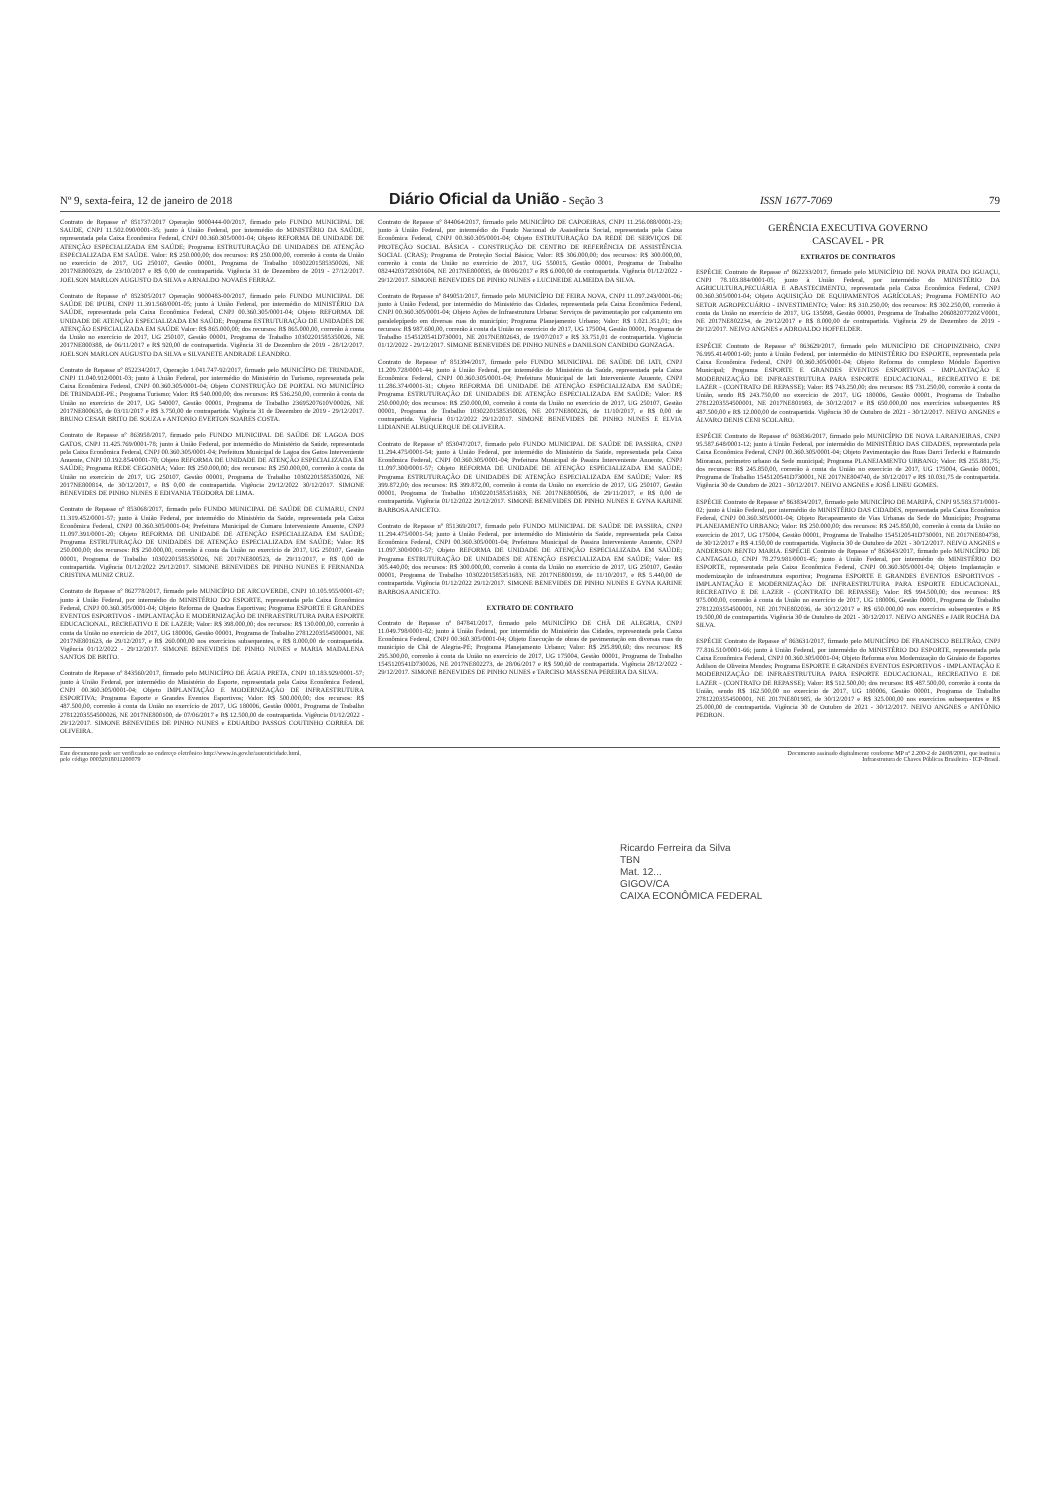Nº 9, sexta-feira, 12 de janeiro de 2018 Diário Oficial da União - Seção 3 ISSN 1677-7069 79
Contrato de Repasse nº 851737/2017 Operação 9000444-00/2017, firmado pelo FUNDO MUNICIPAL DE SAUDE, CNPJ 11.502.090/0001-35; junto à União Federal, por intermédio do MINISTÉRIO DA SAÚDE, representada pela Caixa Econômica Federal, CNPJ 00.360.305/0001-04; Objeto REFORMA DE UNIDADE DE ATENÇÃO ESPECIALIZADA EM SAÚDE; Programa ESTRUTURAÇÃO DE UNIDADES DE ATENÇÃO ESPECIALIZADA EM SAÚDE. Valor: R$ 250.000,00; dos recursos: R$ 250.000,00, correrão à conta da União no exercício de 2017, UG 250107, Gestão 00001, Programa de Trabalho 10302201585350026, NE 2017NE800329, de 23/10/2017 e R$ 0,00 de contrapartida. Vigência 31 de Dezembro de 2019 - 27/12/2017. JOELSON MARLON AUGUSTO DA SILVA e ARNALDO NOVAES FERRAZ.
Contrato de Repasse nº 852305/2017 Operação 9000483-00/2017, firmado pelo FUNDO MUNICIPAL DE SAÚDE DE IPUBI, CNPJ 11.391.568/0001-05; junto à União Federal, por intermédio do MINISTÉRIO DA SAÚDE, representada pela Caixa Econômica Federal, CNPJ 00.360.305/0001-04; Objeto REFORMA DE UNIDADE DE ATENÇÃO ESPECIALIZADA EM SAÚDE; Programa ESTRUTURAÇÃO DE UNIDADES DE ATENÇÃO ESPECIALIZADA EM SAÚDE Valor: R$ 865.000,00; dos recursos: R$ 865.000,00, correrão à conta da União no exercício de 2017, UG 250107, Gestão 00001, Programa de Trabalho 10302201585350026, NE 2017NE800388, de 06/11/2017 e R$ 920,00 de contrapartida. Vigência 31 de Dezembro de 2019 - 28/12/2017. JOELSON MARLON AUGUSTO DA SILVA e SILVANETE ANDRADE LEANDRO.
Contrato de Repasse nº 852234/2017, Operação 1.041.747-92/2017, firmado pelo MUNICÍPIO DE TRINDADE, CNPJ 11.040.912/0001-03; junto à União Federal, por intermédio do Ministério do Turismo, representada pela Caixa Econômica Federal, CNPJ 00.360.305/0001-04; Objeto CONSTRUÇÃO DE PORTAL NO MUNICÍPIO DE TRINDADE-PE.; Programa Turismo; Valor: R$ 540.000,00; dos recursos: R$ 536.250,00, correrão à conta da União no exercício de 2017, UG 540007, Gestão 00001, Programa de Trabalho 23695207610V00026, NE 2017NE800635, de 03/11/2017 e R$ 3.750,00 de contrapartida. Vigência 31 de Dezembro de 2019 - 29/12/2017. BRUNO CESAR BRITO DE SOUZA e ANTONIO EVERTON SOARES COSTA.
Contrato de Repasse nº 863958/2017, firmado pelo FUNDO MUNICIPAL DE SAÚDE DE LAGOA DOS GATOS, CNPJ 11.425.769/0001-78; junto à União Federal, por intermédio do Ministério da Saúde, representada pela Caixa Econômica Federal, CNPJ 00.360.305/0001-04; Prefeitura Municipal de Lagoa dos Gatos Interveniente Anuente, CNPJ 10.192.854/0001-70; Objeto REFORMA DE UNIDADE DE ATENÇÃO ESPECIALIZADA EM SAÚDE; Programa REDE CEGONHA; Valor: R$ 250.000,00; dos recursos: R$ 250.000,00, correrão à conta da União no exercício de 2017, UG 250107, Gestão 00001, Programa de Trabalho 10302201585350026, NE 2017NE800814, de 30/12/2017, e R$ 0,00 de contrapartida. Vigência 29/12/2022 30/12/2017. SIMONE BENEVIDES DE PINHO NUNES E EDIVANIA TEODORA DE LIMA.
Contrato de Repasse nº 853068/2017, firmado pelo FUNDO MUNICIPAL DE SAÚDE DE CUMARU, CNPJ 11.319.452/0001-57; junto à União Federal, por intermédio do Ministério da Saúde, representada pela Caixa Econômica Federal, CNPJ 00.360.305/0001-04; Prefeitura Municipal de Cumaru Interveniente Anuente, CNPJ 11.097.391/0001-20; Objeto REFORMA DE UNIDADE DE ATENÇÃO ESPECIALIZADA EM SAÚDE; Programa ESTRUTURAÇÃO DE UNIDADES DE ATENÇÃO ESPECIALIZADA EM SAÚDE; Valor: R$ 250.000,00; dos recursos: R$ 250.000,00, correrão à conta da União no exercício de 2017, UG 250107, Gestão 00001, Programa de Trabalho 10302201585350026, NE 2017NE800523, de 29/11/2017, e R$ 0,00 de contrapartida. Vigência 01/12/2022 29/12/2017. SIMONE BENEVIDES DE PINHO NUNES E FERNANDA CRISTINA MUNIZ CRUZ.
Contrato de Repasse nº 862778/2017, firmado pelo MUNICÍPIO DE ARCOVERDE, CNPJ 10.105.955/0001-67; junto à União Federal, por intermédio do MINISTÉRIO DO ESPORTE, representada pela Caixa Econômica Federal, CNPJ 00.360.305/0001-04; Objeto Reforma de Quadras Esportivas; Programa ESPORTE E GRANDES EVENTOS ESPORTIVOS - IMPLANTAÇÃO E MODERNIZAÇÃO DE INFRAESTRUTURA PARA ESPORTE EDUCACIONAL, RECREATIVO E DE LAZER; Valor: R$ 398.000,00; dos recursos: R$ 130.000,00, correrão à conta da União no exercício de 2017, UG 180006, Gestão 00001, Programa de Trabalho 27812203554500001, NE 2017NE801623, de 29/12/2017, e R$ 260.000,00 nos exercícios subsequentes, e R$ 8.000,00 de contrapartida. Vigência 01/12/2022 - 29/12/2017. SIMONE BENEVIDES DE PINHO NUNES e MARIA MADALENA SANTOS DE BRITO.
Contrato de Repasse nº 843560/2017, firmado pelo MUNICÍPIO DE ÁGUA PRETA, CNPJ 10.183.929/0001-57; junto à União Federal, por intermédio do Ministério do Esporte, representada pela Caixa Econômica Federal, CNPJ 00.360.305/0001-04; Objeto IMPLANTAÇÃO E MODERNIZAÇÃO DE INFRAESTRUTURA ESPORTIVA; Programa Esporte e Grandes Eventos Esportivos; Valor: R$ 500.000,00; dos recursos: R$ 487.500,00, correrão à conta da União no exercício de 2017, UG 180006, Gestão 00001, Programa de Trabalho 27812203554500026, NE 2017NE800100, de 07/06/2017 e R$ 12.500,00 de contrapartida. Vigência 01/12/2022 - 29/12/2017. SIMONE BENEVIDES DE PINHO NUNES e EDUARDO PASSOS COUTINHO CORREA DE OLIVEIRA.
Contrato de Repasse nº 844064/2017, firmado pelo MUNICÍPIO DE CAPOEIRAS, CNPJ 11.256.088/0001-23; junto à União Federal, por intermédio do Fundo Nacional de Assistência Social, representada pela Caixa Econômica Federal, CNPJ 00.360.305/0001-04; Objeto ESTRUTURAÇÃO DA REDE DE SERVIÇOS DE PROTEÇÃO SOCIAL BÁSICA - CONSTRUÇÃO DE CENTRO DE REFERÊNCIA DE ASSISTÊNCIA SOCIAL (CRAS); Programa de Proteção Social Básica; Valor: R$ 306.000,00; dos recursos: R$ 300.000,00, correrão à conta da União no exercício de 2017, UG 550015, Gestão 00001, Programa de Trabalho 08244203728301604, NE 2017NE800035, de 08/06/2017 e R$ 6.000,00 de contrapartida. Vigência 01/12/2022 - 29/12/2017. SIMONE BENEVIDES DE PINHO NUNES e LUCINEIDE ALMEIDA DA SILVA.
Contrato de Repasse nº 849051/2017, firmado pelo MUNICÍPIO DE FEIRA NOVA, CNPJ 11.097.243/0001-06; junto à União Federal, por intermédio do Ministério das Cidades, representada pela Caixa Econômica Federal, CNPJ 00.360.305/0001-04; Objeto Ações de Infraestrutura Urbana: Serviços de pavimentação por calçamento em paralelepípedo em diversas ruas do município; Programa Planejamento Urbano; Valor: R$ 1.021.351,01; dos recursos: R$ 987.600,00, correrão à conta da União no exercício de 2017, UG 175004, Gestão 00001, Programa de Trabalho 1545120541D730001, NE 2017NE802643, de 19/07/2017 e R$ 33.751,01 de contrapartida. Vigência 01/12/2022 - 29/12/2017. SIMONE BENEVIDES DE PINHO NUNES e DANILSON CANDIDO GONZAGA.
Contrato de Repasse nº 851394/2017, firmado pelo FUNDO MUNICIPAL DE SAÚDE DE IATI, CNPJ 11.209.728/0001-44; junto à União Federal, por intermédio do Ministério da Saúde, representada pela Caixa Econômica Federal, CNPJ 00.360.305/0001-04; Prefeitura Municipal de Iati Interveniente Anuente, CNPJ 11.286.374/0001-31; Objeto REFORMA DE UNIDADE DE ATENÇÃO ESPECIALIZADA EM SAÚDE; Programa ESTRUTURAÇÃO DE UNIDADES DE ATENÇÃO ESPECIALIZADA EM SAÚDE; Valor: R$ 250.000,00; dos recursos: R$ 250.000,00, correrão à conta da União no exercício de 2017, UG 250107, Gestão 00001, Programa de Trabalho 10302201585350026, NE 2017NE800226, de 11/10/2017, e R$ 0,00 de contrapartida. Vigência 01/12/2022 29/12/2017. SIMONE BENEVIDES DE PINHO NUNES E ELVIA LIDIANNE ALBUQUERQUE DE OLIVEIRA.
Contrato de Repasse nº 853047/2017, firmado pelo FUNDO MUNICIPAL DE SAÚDE DE PASSIRA, CNPJ 11.294.475/0001-54; junto à União Federal, por intermédio do Ministério da Saúde, representada pela Caixa Econômica Federal, CNPJ 00.360.305/0001-04; Prefeitura Municipal de Passira Interveniente Anuente, CNPJ 11.097.300/0001-57; Objeto REFORMA DE UNIDADE DE ATENÇÃO ESPECIALIZADA EM SAÚDE; Programa ESTRUTURAÇÃO DE UNIDADES DE ATENÇÃO ESPECIALIZADA EM SAÚDE; Valor: R$ 399.872,00; dos recursos: R$ 399.872,00, correrão à conta da União no exercício de 2017, UG 250107, Gestão 00001, Programa de Trabalho 10302201585351683, NE 2017NE800506, de 29/11/2017, e R$ 0,00 de contrapartida. Vigência 01/12/2022 29/12/2017. SIMONE BENEVIDES DE PINHO NUNES E GYNA KARINE BARBOSA ANICETO.
Contrato de Repasse nº 851369/2017, firmado pelo FUNDO MUNICIPAL DE SAÚDE DE PASSIRA, CNPJ 11.294.475/0001-54; junto à União Federal, por intermédio do Ministério da Saúde, representada pela Caixa Econômica Federal, CNPJ 00.360.305/0001-04; Prefeitura Municipal de Passira Interveniente Anuente, CNPJ 11.097.300/0001-57; Objeto REFORMA DE UNIDADE DE ATENÇÃO ESPECIALIZADA EM SAÚDE; Programa ESTRUTURAÇÃO DE UNIDADES DE ATENÇÃO ESPECIALIZADA EM SAÚDE; Valor: R$ 305.440,00; dos recursos: R$ 300.000,00, correrão à conta da União no exercício de 2017, UG 250107, Gestão 00001, Programa de Trabalho 10302201585351683, NE 2017NE800199, de 11/10/2017, e R$ 5.440,00 de contrapartida. Vigência 01/12/2022 29/12/2017. SIMONE BENEVIDES DE PINHO NUNES E GYNA KARINE BARBOSA ANICETO.
EXTRATO DE CONTRATO
Contrato de Repasse nº 847841/2017, firmado pelo MUNICÍPIO DE CHÃ DE ALEGRIA, CNPJ 11.049.798/0001-82; junto à União Federal, por intermédio do Ministério das Cidades, representada pela Caixa Econômica Federal, CNPJ 00.360.305/0001-04; Objeto Execução de obras de pavimentação em diversas ruas do município de Chã de Alegria-PE; Programa Planejamento Urbano; Valor: R$ 295.890,60; dos recursos: R$ 295.300,00, correrão à conta da União no exercício de 2017, UG 175004, Gestão 00001, Programa de Trabalho 1545120541D730026, NE 2017NE802273, de 28/06/2017 e R$ 590,60 de contrapartida. Vigência 28/12/2022 - 29/12/2017. SIMONE BENEVIDES DE PINHO NUNES e TARCISO MASSENA PEREIRA DA SILVA.
GERÊNCIA EXECUTIVA GOVERNO
CASCAVEL - PR
EXTRATOS DE CONTRATOS
ESPÉCIE Contrato de Repasse nº 862233/2017, firmado pelo MUNICÍPIO DE NOVA PRATA DO IGUAÇU, CNPJ 78.103.884/0001-05; junto à União Federal, por intermédio do MINISTÉRIO DA AGRICULTURA,PECUÁRIA E ABASTECIMENTO, representada pela Caixa Econômica Federal, CNPJ 00.360.305/0001-04; Objeto AQUISIÇÃO DE EQUIPAMENTOS AGRÍCOLAS; Programa FOMENTO AO SETOR AGROPECUÁRIO - INVESTIMENTO; Valor: R$ 310.250,00; dos recursos: R$ 302.250,00, correrão à conta da União no exercício de 2017, UG 135098, Gestão 00001, Programa de Trabalho 20608207720ZV0001, NE 2017NE802234, de 29/12/2017 e R$ 8.000,00 de contrapartida. Vigência 29 de Dezembro de 2019 - 29/12/2017. NEIVO ANGNES e ADROALDO HOFFELDER.
ESPÉCIE Contrato de Repasse nº 863629/2017, firmado pelo MUNICÍPIO DE CHOPINZINHO, CNPJ 76.995.414/0001-60; junto à União Federal, por intermédio do MINISTÉRIO DO ESPORTE, representada pela Caixa Econômica Federal, CNPJ 00.360.305/0001-04; Objeto Reforma do complexo Módulo Esportivo Municipal; Programa ESPORTE E GRANDES EVENTOS ESPORTIVOS - IMPLANTAÇÃO E MODERNIZAÇÃO DE INFRAESTRUTURA PARA ESPORTE EDUCACIONAL, RECREATIVO E DE LAZER - (CONTRATO DE REPASSE); Valor: R$ 743.250,00; dos recursos: R$ 731.250,00, correrão à conta da União, sendo R$ 243.750,00 no exercício de 2017, UG 180006, Gestão 00001, Programa de Trabalho 27812203554500001, NE 2017NE801983, de 30/12/2017 e R$ 650.000,00 nos exercícios subsequentes R$ 487.500,00 e R$ 12.000,00 de contrapartida. Vigência 30 de Outubro de 2021 - 30/12/2017. NEIVO ANGNES e ÁLVARO DENIS CENI SCOLARO.
ESPÉCIE Contrato de Repasse nº 863836/2017, firmado pelo MUNICÍPIO DE NOVA LARANJEIRAS, CNPJ 95.587.648/0001-12; junto à União Federal, por intermédio do MINISTÉRIO DAS CIDADES, representada pela Caixa Econômica Federal, CNPJ 00.360.305/0001-04; Objeto Pavimentação das Ruas Darci Terlecki e Raimundo Mioranza, perímetro urbano da Sede municipal; Programa PLANEJAMENTO URBANO; Valor: R$ 255.881,75; dos recursos: R$ 245.850,00, correrão à conta da União no exercício de 2017, UG 175004, Gestão 00001, Programa de Trabalho 1545120541D730001, NE 2017NE804740, de 30/12/2017 e R$ 10.031,75 de contrapartida. Vigência 30 de Outubro de 2021 - 30/12/2017. NEIVO ANGNES e JOSÉ LINEU GOMES.
ESPÉCIE Contrato de Repasse nº 863834/2017, firmado pelo MUNICÍPIO DE MARIPÁ, CNPJ 95.583.571/0001-02; junto à União Federal, por intermédio do MINISTÉRIO DAS CIDADES, representada pela Caixa Econômica Federal, CNPJ 00.360.305/0001-04; Objeto Recapeamento de Vias Urbanas da Sede do Município; Programa PLANEJAMENTO URBANO; Valor: R$ 250.000,00; dos recursos: R$ 245.850,00, correrão à conta da União no exercício de 2017, UG 175004, Gestão 00001, Programa de Trabalho 1545120541D730001, NE 2017NE804738, de 30/12/2017 e R$ 4.150,00 de contrapartida. Vigência 30 de Outubro de 2021 - 30/12/2017. NEIVO ANGNES e ANDERSON BENTO MARIA. ESPÉCIE Contrato de Repasse nº 863643/2017, firmado pelo MUNICÍPIO DE CANTAGALO, CNPJ 78.279.981/0001-45; junto à União Federal, por intermédio do MINISTÉRIO DO ESPORTE, representada pela Caixa Econômica Federal, CNPJ 00.360.305/0001-04; Objeto Implantação e modernização de infraestrutura esportiva; Programa ESPORTE E GRANDES EVENTOS ESPORTIVOS - IMPLANTAÇÃO E MODERNIZAÇÃO DE INFRAESTRUTURA PARA ESPORTE EDUCACIONAL, RECREATIVO E DE LAZER - (CONTRATO DE REPASSE); Valor: R$ 994.500,00; dos recursos: R$ 975.000,00, correrão à conta da União no exercício de 2017, UG 180006, Gestão 00001, Programa de Trabalho 27812203554500001, NE 2017NE802036, de 30/12/2017 e R$ 650.000,00 nos exercícios subsequentes e R$ 19.500,00 de contrapartida. Vigência 30 de Outubro de 2021 - 30/12/2017. NEIVO ANGNES e JAIR ROCHA DA SILVA.
ESPÉCIE Contrato de Repasse nº 863631/2017, firmado pelo MUNICÍPIO DE FRANCISCO BELTRÃO, CNPJ 77.816.510/0001-66; junto à União Federal, por intermédio do MINISTÉRIO DO ESPORTE, representada pela Caixa Econômica Federal, CNPJ 00.360.305/0001-04; Objeto Reforma e/ou Modernização do Ginásio de Esportes Adilson de Oliveira Mendes; Programa ESPORTE E GRANDES EVENTOS ESPORTIVOS - IMPLANTAÇÃO E MODERNIZAÇÃO DE INFRAESTRUTURA PARA ESPORTE EDUCACIONAL, RECREATIVO E DE LAZER - (CONTRATO DE REPASSE); Valor: R$ 512.500,00; dos recursos: R$ 487.500,00, correrão à conta da União, sendo R$ 162.500,00 no exercício de 2017, UG 180006, Gestão 00001, Programa de Trabalho 27812203554500001, NE 2017NE801985, de 30/12/2017 e R$ 325.000,00 nos exercícios subsequentes e R$ 25.000,00 de contrapartida. Vigência 30 de Outubro de 2021 - 30/12/2017. NEIVO ANGNES e ANTÔNIO PEDRON.
Este documento pode ser verificado no endereço eletrônico http://www.in.gov.br/autenticidade.html,
pelo código 00032018011200079 Documento assinado digitalmente conforme MP nº 2.200-2 de 24/08/2001, que institui a
Infraestrutura de Chaves Públicas Brasileira - ICP-Brasil.
Ricardo Ferreira da Silva
TBN
Mat. 12...
GIGOV/CA
CAIXA ECONÔMICA FEDERAL